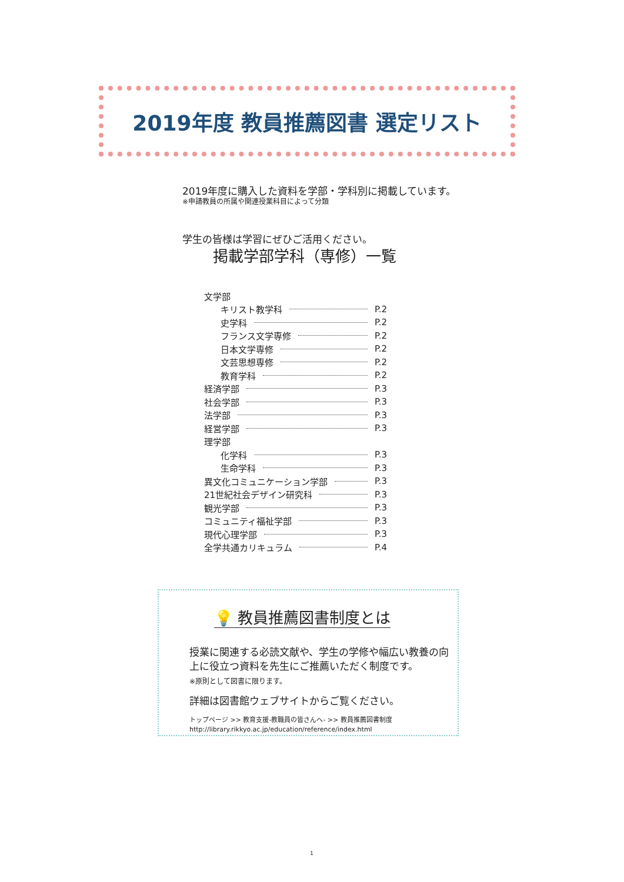2019年度 教員推薦図書 選定リスト
2019年度に購入した資料を学部・学科別に掲載しています。
※申請教員の所属や関連授業科目によって分類
学生の皆様は学習にぜひご活用ください。
掲載学部学科（専修）一覧
文学部
キリスト教学科 P.2
史学科 P.2
フランス文学専修 P.2
日本文学専修 P.2
文芸思想専修 P.2
教育学科 P.2
経済学部 P.3
社会学部 P.3
法学部 P.3
経営学部 P.3
理学部
化学科 P.3
生命学科 P.3
異文化コミュニケーション学部 P.3
21世紀社会デザイン研究科 P.3
観光学部 P.3
コミュニティ福祉学部 P.3
現代心理学部 P.3
全学共通カリキュラム P.4
💡 教員推薦図書制度とは
授業に関連する必読文献や、学生の学修や幅広い教養の向上に役立つ資料を先生にご推薦いただく制度です。
※原則として図書に限ります。
詳細は図書館ウェブサイトからご覧ください。
トップページ >> 教育支援-教職員の皆さんへ- >> 教員推薦図書制度
http://library.rikkyo.ac.jp/education/reference/index.html
1